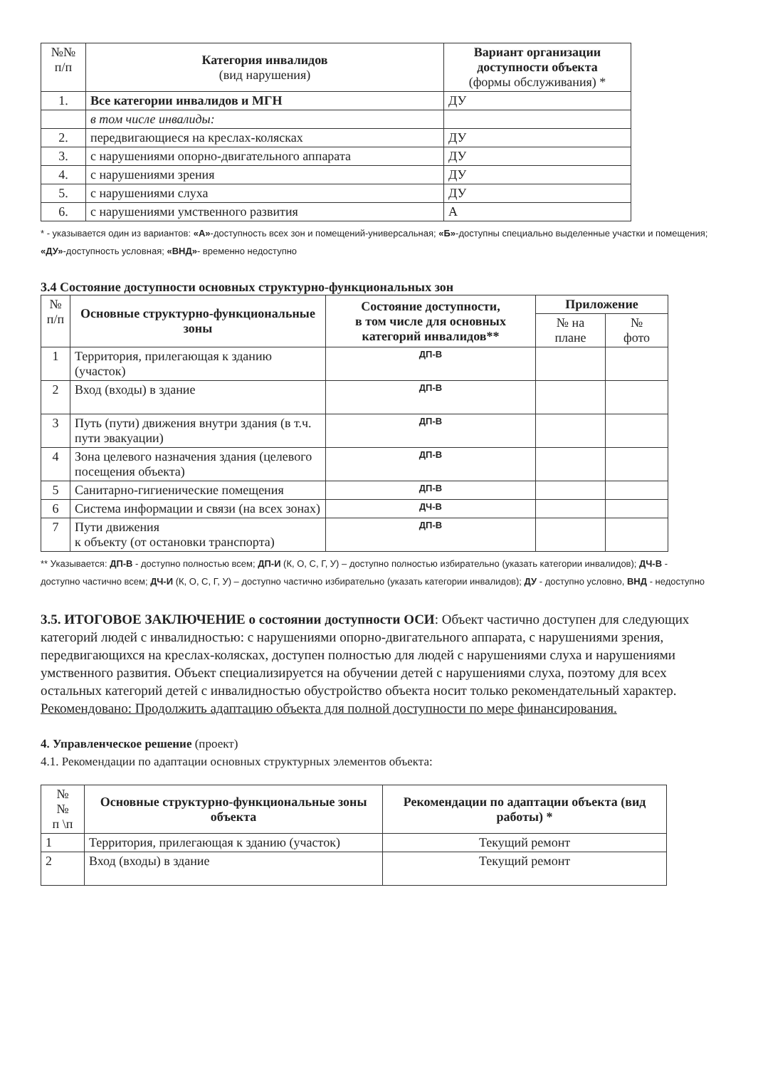| №№ п/п | Категория инвалидов (вид нарушения) | Вариант организации доступности объекта (формы обслуживания) * |
| 1. | Все категории инвалидов и МГН | ДУ |
| | в том числе инвалиды: | |
| 2. | передвигающиеся на креслах-колясках | ДУ |
| 3. | с нарушениями опорно-двигательного аппарата | ДУ |
| 4. | с нарушениями зрения | ДУ |
| 5. | с нарушениями слуха | ДУ |
| 6. | с нарушениями умственного развития | А |
* - указывается один из вариантов: «А»-доступность всех зон и помещений-универсальная; «Б»-доступны специально выделенные участки и помещения; «ДУ»-доступность условная; «ВНД»- временно недоступно
3.4 Состояние доступности основных структурно-функциональных зон
| № п/п | Основные структурно-функциональные зоны | Состояние доступности, в том числе для основных категорий инвалидов** | Приложение | |
| | | | № на плане | № фото |
| 1 | Территория, прилегающая к зданию (участок) | ДП-В | | |
| 2 | Вход (входы) в здание | ДП-В | | |
| 3 | Путь (пути) движения внутри здания (в т.ч. пути эвакуации) | ДП-В | | |
| 4 | Зона целевого назначения здания (целевого посещения объекта) | ДП-В | | |
| 5 | Санитарно-гигиенические помещения | ДП-В | | |
| 6 | Система информации и связи (на всех зонах) | ДЧ-В | | |
| 7 | Пути движения к объекту (от остановки транспорта) | ДП-В | | |
** Указывается: ДП-В - доступно полностью всем; ДП-И (К, О, С, Г, У) – доступно полностью избирательно (указать категории инвалидов); ДЧ-В - доступно частично всем; ДЧ-И (К, О, С, Г, У) – доступно частично избирательно (указать категории инвалидов); ДУ - доступно условно, ВНД - недоступно
3.5. ИТОГОВОЕ ЗАКЛЮЧЕНИЕ о состоянии доступности ОСИ: Объект частично доступен для следующих категорий людей с инвалидностью: с нарушениями опорно-двигательного аппарата, с нарушениями зрения, передвигающихся на креслах-колясках, доступен полностью для людей с нарушениями слуха и нарушениями умственного развития. Объект специализируется на обучении детей с нарушениями слуха, поэтому для всех остальных категорий детей с инвалидностью обустройство объекта носит только рекомендательный характер.
Рекомендовано: Продолжить адаптацию объекта для полной доступности по мере финансирования.
4. Управленческое решение (проект)
4.1. Рекомендации по адаптации основных структурных элементов объекта:
| № № п \п | Основные структурно-функциональные зоны объекта | Рекомендации по адаптации объекта (вид работы) * |
| 1 | Территория, прилегающая к зданию (участок) | Текущий ремонт |
| 2 | Вход (входы) в здание | Текущий ремонт |